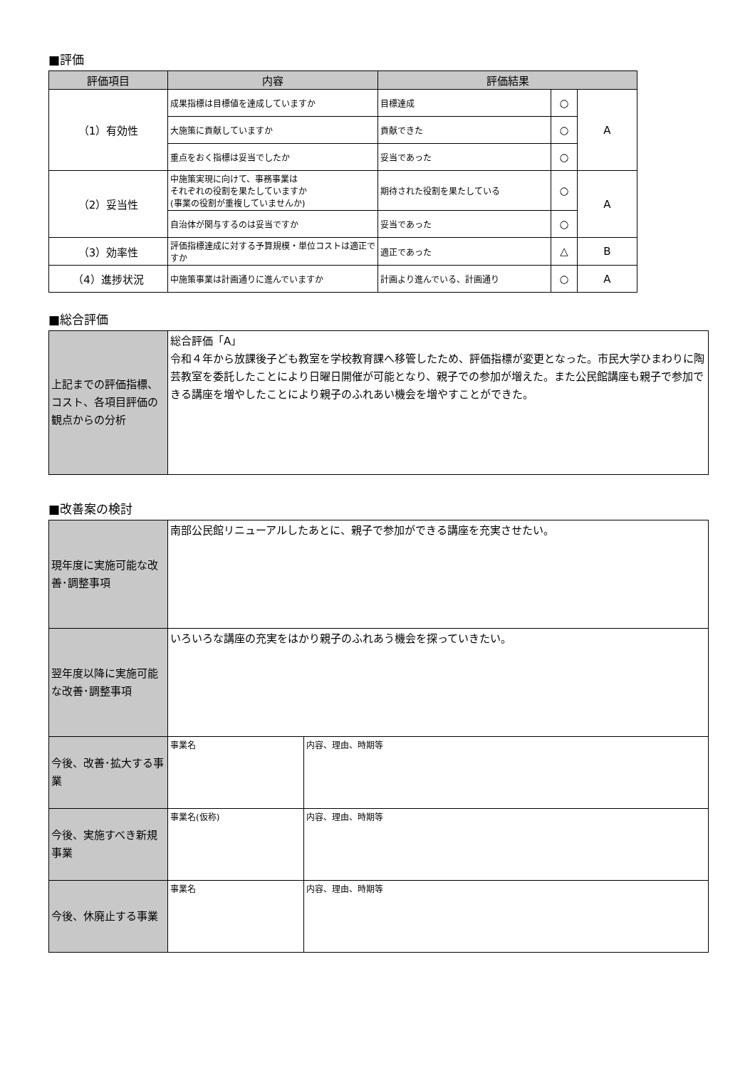■評価
| 評価項目 | 内容 | 評価結果 | | |
| --- | --- | --- | --- | --- |
| （1）有効性 | 成果指標は目標値を達成していますか | 目標達成 | ○ | A |
| | 大施策に貢献していますか | 貢献できた | ○ | |
| | 重点をおく指標は妥当でしたか | 妥当であった | ○ | |
| （2）妥当性 | 中施策実現に向けて、事務事業は それぞれの役割を果たしていますか (事業の役割が重複していませんか) | 期待された役割を果たしている | ○ | A |
| | 自治体が関与するのは妥当ですか | 妥当であった | ○ | |
| （3）効率性 | 評価指標達成に対する予算規模・単位コストは適正ですか | 適正であった | △ | B |
| （4）進捗状況 | 中施策事業は計画通りに進んでいますか | 計画より進んでいる、計画通り | ○ | A |
■総合評価
| 上記までの評価指標、コスト、各項目評価の観点からの分析 | 総合評価「A」 令和４年から放課後子ども教室を学校教育課へ移管したため、評価指標が変更となった。市民大学ひまわりに陶芸教室を委託したことにより日曜日開催が可能となり、親子での参加が増えた。また公民館講座も親子で参加できる講座を増やしたことにより親子のふれあい機会を増やすことができた。 |
■改善案の検討
| 現年度に実施可能な改善･調整事項 | 南部公民館リニューアルしたあとに、親子で参加ができる講座を充実させたい。 | |
| 翌年度以降に実施可能な改善･調整事項 | いろいろな講座の充実をはかり親子のふれあう機会を探っていきたい。 | |
| 今後、改善･拡大する事業 | 事業名 | 内容、理由、時期等 |
| 今後、実施すべき新規事業 | 事業名(仮称) | 内容、理由、時期等 |
| 今後、休廃止する事業 | 事業名 | 内容、理由、時期等 |